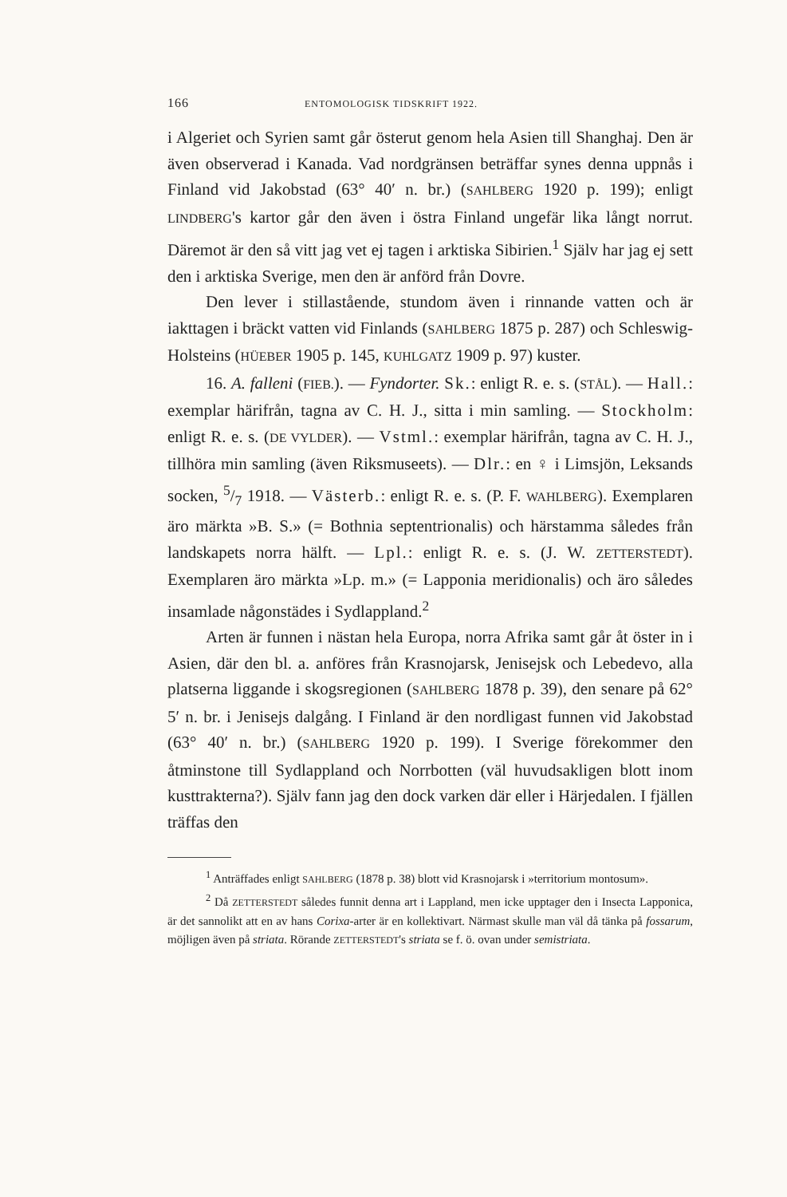166 ENTOMOLOGISK TIDSKRIFT 1922.
i Algeriet och Syrien samt går österut genom hela Asien till Shanghaj. Den är även observerad i Kanada. Vad nordgränsen beträffar synes denna uppnås i Finland vid Jakobstad (63° 40′ n. br.) (SAHLBERG 1920 p. 199); enligt LINDBERG's kartor går den även i östra Finland ungefär lika långt norrut. Däremot är den så vitt jag vet ej tagen i arktiska Sibirien.<sup>1</sup> Själv har jag ej sett den i arktiska Sverige, men den är anförd från Dovre.
Den lever i stillastående, stundom även i rinnande vatten och är iakttagen i bräckt vatten vid Finlands (SAHLBERG 1875 p. 287) och Schleswig-Holsteins (HÜEBER 1905 p. 145, KUHLGATZ 1909 p. 97) kuster.
16. A. falleni (FIEB.). — Fyndorter. Sk.: enligt R. e. s. (STÅL). — Hall.: exemplar härifrån, tagna av C. H. J., sitta i min samling. — Stockholm: enligt R. e. s. (DE VYLDER). — Vstml.: exemplar härifrån, tagna av C. H. J., tillhöra min samling (även Riksmuseets). — Dlr.: en ♀ i Limsjön, Leksands socken, 5/7 1918. — Västerb.: enligt R. e. s. (P. F. WAHLBERG). Exemplaren äro märkta »B. S.» (= Bothnia septentrionalis) och härstamma således från landskapets norra hälft. — Lpl.: enligt R. e. s. (J. W. ZETTERSTEDT). Exemplaren äro märkta »Lp. m.» (= Lapponia meridionalis) och äro således insamlade någonstädes i Sydlappland.<sup>2</sup>
Arten är funnen i nästan hela Europa, norra Afrika samt går åt öster in i Asien, där den bl. a. anföres från Krasnojarsk, Jenisejsk och Lebedevo, alla platserna liggande i skogsregionen (SAHLBERG 1878 p. 39), den senare på 62° 5′ n. br. i Jenisejs dalgång. I Finland är den nordligast funnen vid Jakobstad (63° 40′ n. br.) (SAHLBERG 1920 p. 199). I Sverige förekommer den åtminstone till Sydlappland och Norrbotten (väl huvudsakligen blott inom kusttrakterna?). Själv fann jag den dock varken där eller i Härjedalen. I fjällen träffas den
<sup>1</sup> Anträffades enligt SAHLBERG (1878 p. 38) blott vid Krasnojarsk i »territorium montosum».
<sup>2</sup> Då ZETTERSTEDT således funnit denna art i Lappland, men icke upptager den i Insecta Lapponica, är det sannolikt att en av hans Corixa-arter är en kollektivart. Närmast skulle man väl då tänka på fossarum, möjligen även på striata. Rörande ZETTERSTEDT's striata se f. ö. ovan under semistriata.